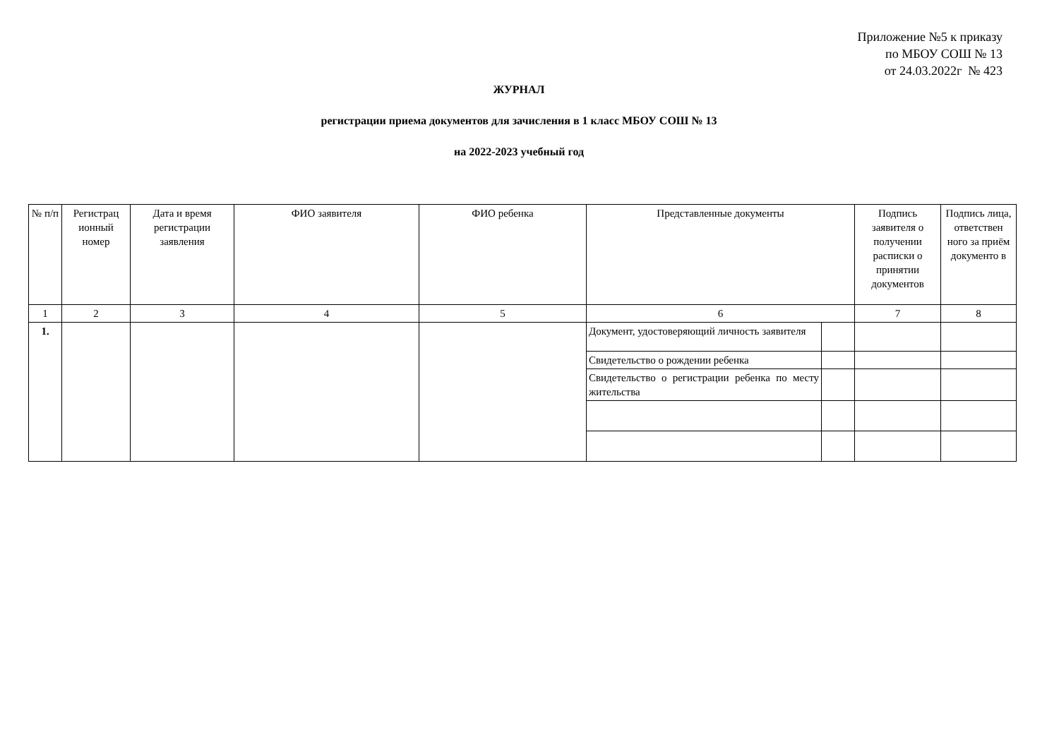Приложение №5 к приказу
по МБОУ СОШ № 13
от 24.03.2022г № 423
ЖУРНАЛ
регистрации приема документов для зачисления в 1 класс МБОУ СОШ № 13
на 2022-2023 учебный год
| № п/п | Регистрац ионный номер | Дата и время регистрации заявления | ФИО заявителя | ФИО ребенка | Представленные документы | | Подпись заявителя о получении расписки о принятии документов | Подпись лица, ответствен ного за приём документо в |
| --- | --- | --- | --- | --- | --- | --- | --- | --- |
| 1 | 2 | 3 | 4 | 5 | 6 | | 7 | 8 |
| 1. | | | | | Документ, удостоверяющий личность заявителя | | | |
| | | | | | Свидетельство о рождении ребенка | | | |
| | | | | | Свидетельство о регистрации ребенка по месту жительства | | | |